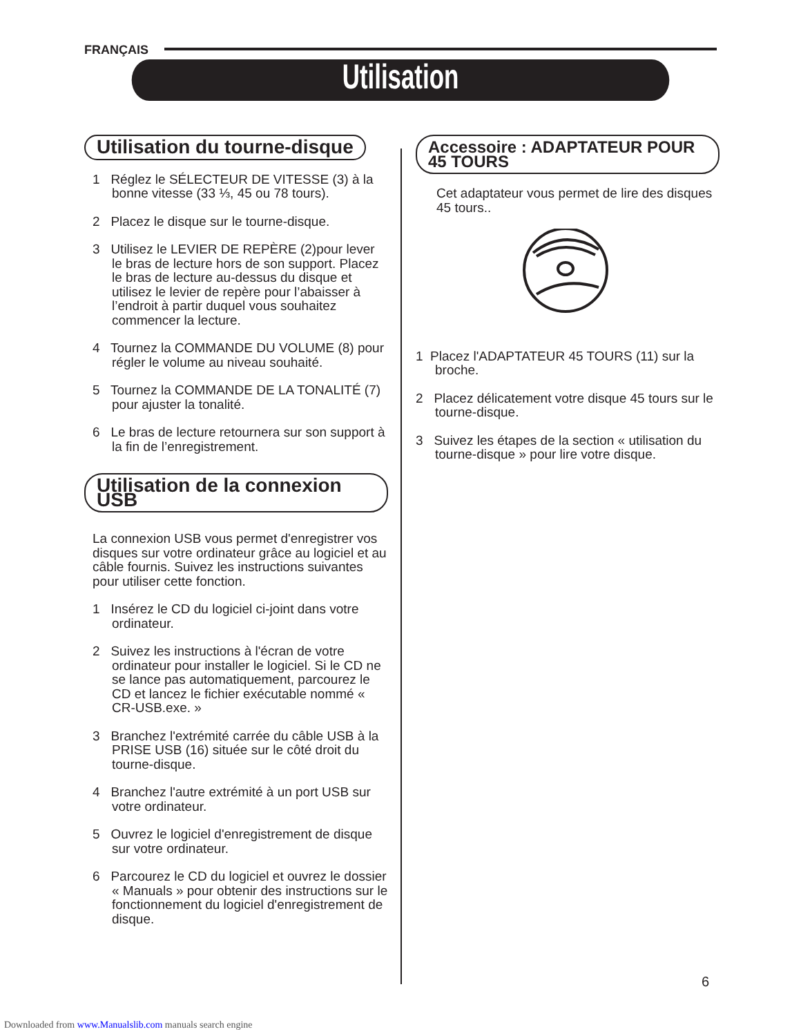FRANÇAIS
Utilisation
Utilisation du tourne-disque
1 Réglez le SÉLECTEUR DE VITESSE (3) à la bonne vitesse (33 ⅓, 45 ou 78 tours).
2 Placez le disque sur le tourne-disque.
3 Utilisez le LEVIER DE REPÈRE (2)pour lever le bras de lecture hors de son support. Placez le bras de lecture au-dessus du disque et utilisez le levier de repère pour l’abaisser à l’endroit à partir duquel vous souhaitez commencer la lecture.
4 Tournez la COMMANDE DU VOLUME (8) pour régler le volume au niveau souhaité.
5 Tournez la COMMANDE DE LA TONALITÉ (7) pour ajuster la tonalité.
6 Le bras de lecture retournera sur son support à la fin de l’enregistrement.
Utilisation de la connexion USB
La connexion USB vous permet d'enregistrer vos disques sur votre ordinateur grâce au logiciel et au câble fournis. Suivez les instructions suivantes pour utiliser cette fonction.
1 Insérez le CD du logiciel ci-joint dans votre ordinateur.
2 Suivez les instructions à l'écran de votre ordinateur pour installer le logiciel. Si le CD ne se lance pas automatiquement, parcourez le CD et lancez le fichier exécutable nommé « CR-USB.exe. »
3 Branchez l'extrémité carrée du câble USB à la PRISE USB (16) située sur le côté droit du tourne-disque.
4 Branchez l'autre extrémité à un port USB sur votre ordinateur.
5 Ouvrez le logiciel d'enregistrement de disque sur votre ordinateur.
6 Parcourez le CD du logiciel et ouvrez le dossier « Manuals » pour obtenir des instructions sur le fonctionnement du logiciel d'enregistrement de disque.
Accessoire : ADAPTATEUR POUR 45 TOURS
Cet adaptateur vous permet de lire des disques 45 tours..
1 Placez l'ADAPTATEUR 45 TOURS (11) sur la broche.
2 Placez délicatement votre disque 45 tours sur le tourne-disque.
3 Suivez les étapes de la section « utilisation du tourne-disque » pour lire votre disque.
6
Downloaded from www.Manualslib.com manuals search engine